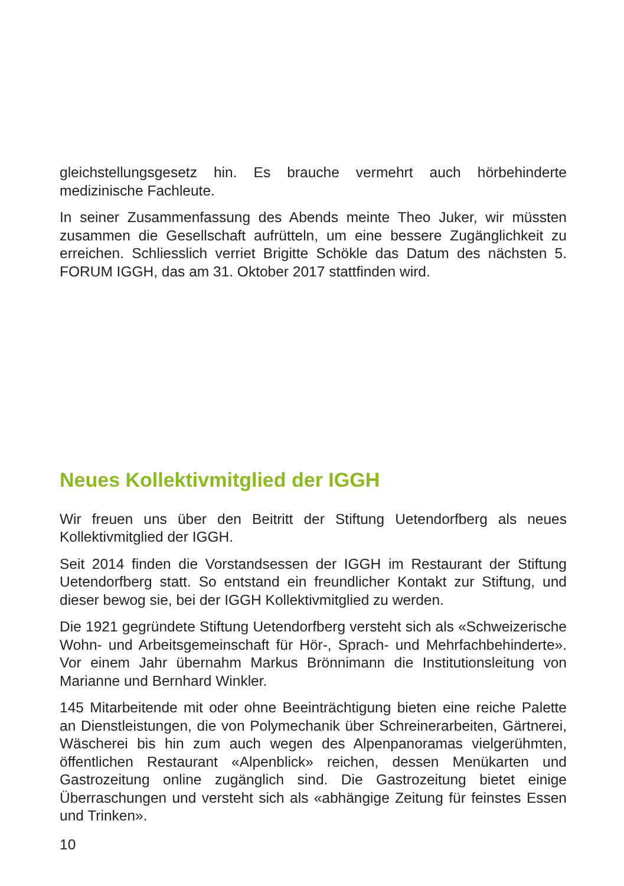gleichstellungsgesetz hin. Es brauche vermehrt auch hörbehinderte medizinische Fachleute.
In seiner Zusammenfassung des Abends meinte Theo Juker, wir müssten zusammen die Gesellschaft aufrütteln, um eine bessere Zugänglichkeit zu erreichen. Schliesslich verriet Brigitte Schökle das Datum des nächsten 5. FORUM IGGH, das am 31. Oktober 2017 stattfinden wird.
Neues Kollektivmitglied der IGGH
Wir freuen uns über den Beitritt der Stiftung Uetendorfberg als neues Kollektivmitglied der IGGH.
Seit 2014 finden die Vorstandsessen der IGGH im Restaurant der Stiftung Uetendorfberg statt. So entstand ein freundlicher Kontakt zur Stiftung, und dieser bewog sie, bei der IGGH Kollektivmitglied zu werden.
Die 1921 gegründete Stiftung Uetendorfberg versteht sich als «Schweizerische Wohn- und Arbeitsgemeinschaft für Hör-, Sprach- und Mehrfachbehinderte». Vor einem Jahr übernahm Markus Brönnimann die Institutionsleitung von Marianne und Bernhard Winkler.
145 Mitarbeitende mit oder ohne Beeinträchtigung bieten eine reiche Palette an Dienstleistungen, die von Polymechanik über Schreinerarbeiten, Gärtnerei, Wäscherei bis hin zum auch wegen des Alpenpanoramas vielgerühmten, öffentlichen Restaurant «Alpenblick» reichen, dessen Menükarten und Gastrozeitung online zugänglich sind. Die Gastrozeitung bietet einige Überraschungen und versteht sich als «abhängige Zeitung für feinstes Essen und Trinken».
10